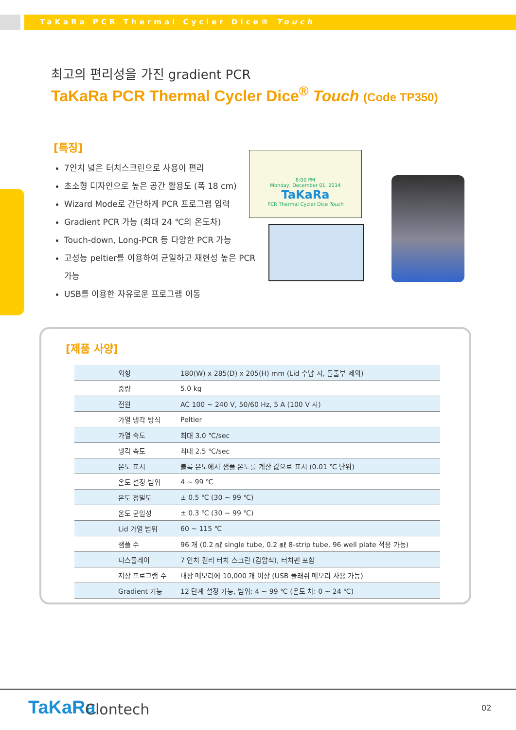TaKaRa PCR Thermal Cycler Dice® Touch
최고의 편리성을 가진 gradient PCR
TaKaRa PCR Thermal Cycler Dice<sup>®</sup> Touch (Code TP350)
[특징]
7인치 넓은 터치스크린으로 사용이 편리
초소형 디자인으로 높은 공간 활용도 (폭 18 cm)
Wizard Mode로 간단하게 PCR 프로그램 입력
Gradient PCR 가능 (최대 24 ℃의 온도차)
Touch-down, Long-PCR 등 다양한 PCR 가능
고성능 peltier를 이용하여 균일하고 재현성 높은 PCR 가능
USB를 이용한 자유로운 프로그램 이동
8:00 PM
Monday, December 01, 2014
TaKaRa
PCR Thermal Cycler Dice Touch
[제품 사양]
| 외형 | 180(W) x 285(D) x 205(H) mm (Lid 수납 시, 돌출부 제외) |
| 중량 | 5.0 kg |
| 전원 | AC 100 ~ 240 V, 50/60 Hz, 5 A (100 V 시) |
| 가열 냉각 방식 | Peltier |
| 가열 속도 | 최대 3.0 ℃/sec |
| 냉각 속도 | 최대 2.5 ℃/sec |
| 온도 표시 | 블록 온도에서 샘플 온도를 계산 값으로 표시 (0.01 ℃ 단위) |
| 온도 설정 범위 | 4 ~ 99 ℃ |
| 온도 정밀도 | ± 0.5 ℃ (30 ~ 99 ℃) |
| 온도 균일성 | ± 0.3 ℃ (30 ~ 99 ℃) |
| Lid 가열 범위 | 60 ~ 115 ℃ |
| 샘플 수 | 96 개 (0.2 ㎖ single tube, 0.2 ㎖ 8-strip tube, 96 well plate 적용 가능) |
| 디스플레이 | 7 인치 컬러 터치 스크린 (감압식), 터치펜 포함 |
| 저장 프로그램 수 | 내장 메모리에 10,000 개 이상 (USB 플래쉬 메모리 사용 가능) |
| Gradient 기능 | 12 단계 설정 가능, 범위: 4 ~ 99 ℃ (온도 차: 0 ~ 24 ℃) |
TaKaRa Clontech 02